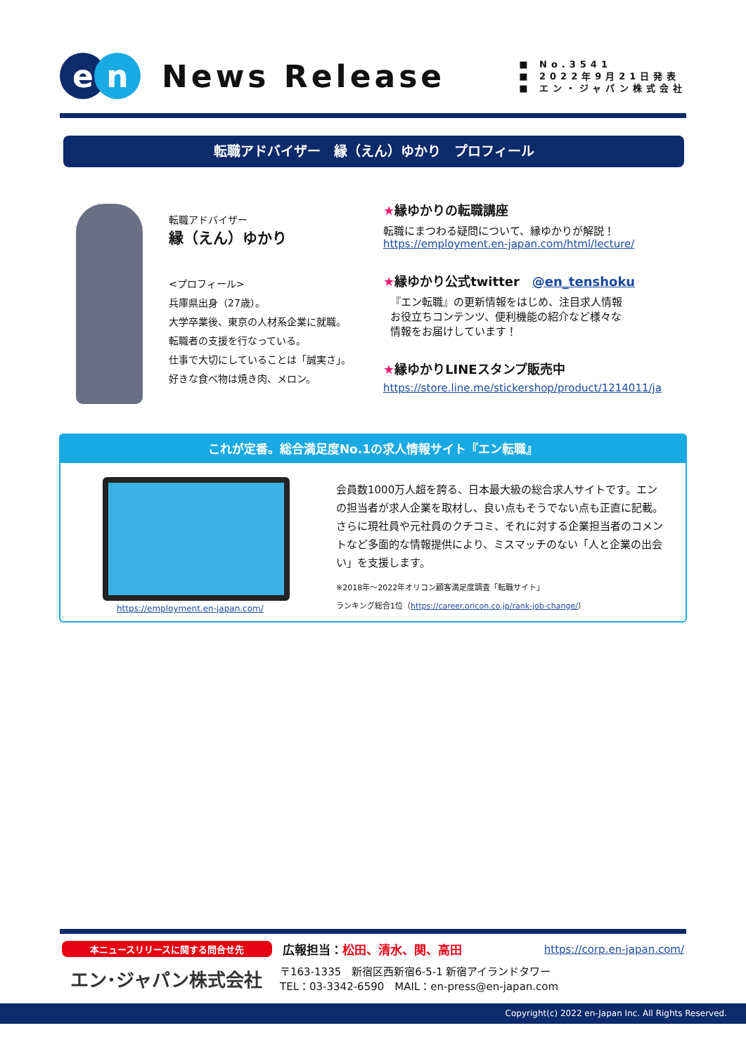en
News Release
■ No.3541
■ 2022年9月21日発表
■ エン・ジャパン株式会社
転職アドバイザー　縁（えん）ゆかり　プロフィール
転職アドバイザー
縁（えん）ゆかり
<プロフィール>
兵庫県出身（27歳）。
大学卒業後、東京の人材系企業に就職。
転職者の支援を行なっている。
仕事で大切にしていることは「誠実さ」。
好きな食べ物は焼き肉、メロン。
★縁ゆかりの転職講座
転職にまつわる疑問について、縁ゆかりが解説！
https://employment.en-japan.com/html/lecture/
★縁ゆかり公式twitter　@en_tenshoku
『エン転職』の更新情報をはじめ、注目求人情報
お役立ちコンテンツ、便利機能の紹介など様々な
情報をお届けしています！
★縁ゆかりLINEスタンプ販売中
https://store.line.me/stickershop/product/1214011/ja
これが定番。総合満足度No.1の求人情報サイト『エン転職』
https://employment.en-japan.com/
会員数1000万人超を誇る、日本最大級の総合求人サイトです。エンの担当者が求人企業を取材し、良い点もそうでない点も正直に記載。さらに現社員や元社員のクチコミ、それに対する企業担当者のコメントなど多面的な情報提供により、ミスマッチのない「人と企業の出会い」を支援します。
※2018年～2022年オリコン顧客満足度調査「転職サイト」
ランキング総合1位（https://career.oricon.co.jp/rank-job-change/）
本ニュースリリースに関する問合せ先 広報担当：松田、清水、関、高田 https://corp.en-japan.com/
エン･ジャパン株式会社
〒163-1335　新宿区西新宿6-5-1 新宿アイランドタワー
TEL：03-3342-6590　MAIL：en-press@en-japan.com
Copyright(c) 2022 en-Japan Inc. All Rights Reserved.